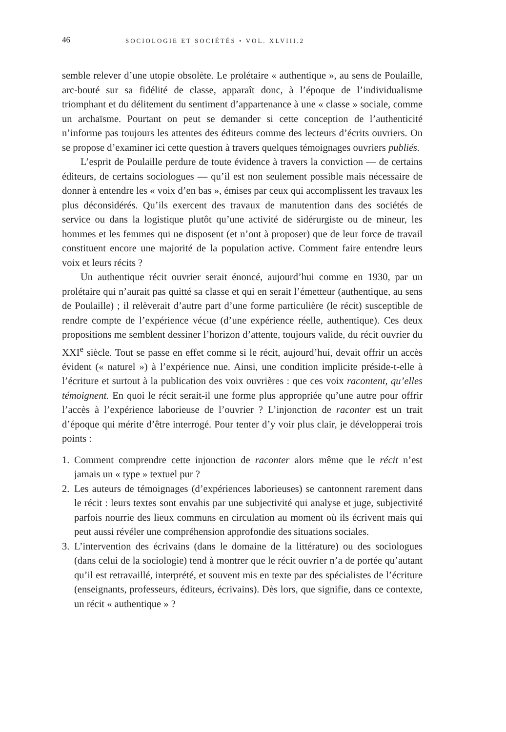46 SOCIOLOGIE ET SOCIÉTÉS • VOL. XLVIII.2
semble relever d’une utopie obsolète. Le prolétaire « authentique », au sens de Poulaille, arc-bouté sur sa fidélité de classe, apparaît donc, à l’époque de l’individualisme triomphant et du délitement du sentiment d’appartenance à une « classe » sociale, comme un archaïsme. Pourtant on peut se demander si cette conception de l’authenticité n’informe pas toujours les attentes des éditeurs comme des lecteurs d’écrits ouvriers. On se propose d’examiner ici cette question à travers quelques témoignages ouvriers publiés.
L’esprit de Poulaille perdure de toute évidence à travers la conviction — de certains éditeurs, de certains sociologues — qu’il est non seulement possible mais nécessaire de donner à entendre les « voix d’en bas », émises par ceux qui accomplissent les travaux les plus déconsidérés. Qu’ils exercent des travaux de manutention dans des sociétés de service ou dans la logistique plutôt qu’une activité de sidérurgiste ou de mineur, les hommes et les femmes qui ne disposent (et n’ont à proposer) que de leur force de travail constituent encore une majorité de la population active. Comment faire entendre leurs voix et leurs récits ?
Un authentique récit ouvrier serait énoncé, aujourd’hui comme en 1930, par un prolétaire qui n’aurait pas quitté sa classe et qui en serait l’émetteur (authentique, au sens de Poulaille) ; il relèverait d’autre part d’une forme particulière (le récit) susceptible de rendre compte de l’expérience vécue (d’une expérience réelle, authentique). Ces deux propositions me semblent dessiner l’horizon d’attente, toujours valide, du récit ouvrier du XXI<sup>e</sup> siècle. Tout se passe en effet comme si le récit, aujourd’hui, devait offrir un accès évident (« naturel ») à l’expérience nue. Ainsi, une condition implicite préside-t-elle à l’écriture et surtout à la publication des voix ouvrières : que ces voix racontent, qu’elles témoignent. En quoi le récit serait-il une forme plus appropriée qu’une autre pour offrir l’accès à l’expérience laborieuse de l’ouvrier ? L’injonction de raconter est un trait d’époque qui mérite d’être interrogé. Pour tenter d’y voir plus clair, je développerai trois points :
1. Comment comprendre cette injonction de raconter alors même que le récit n’est jamais un « type » textuel pur ?
2. Les auteurs de témoignages (d’expériences laborieuses) se cantonnent rarement dans le récit : leurs textes sont envahis par une subjectivité qui analyse et juge, subjectivité parfois nourrie des lieux communs en circulation au moment où ils écrivent mais qui peut aussi révéler une compréhension approfondie des situations sociales.
3. L’intervention des écrivains (dans le domaine de la littérature) ou des sociologues (dans celui de la sociologie) tend à montrer que le récit ouvrier n’a de portée qu’autant qu’il est retravaillé, interprété, et souvent mis en texte par des spécialistes de l’écriture (enseignants, professeurs, éditeurs, écrivains). Dès lors, que signifie, dans ce contexte, un récit « authentique » ?